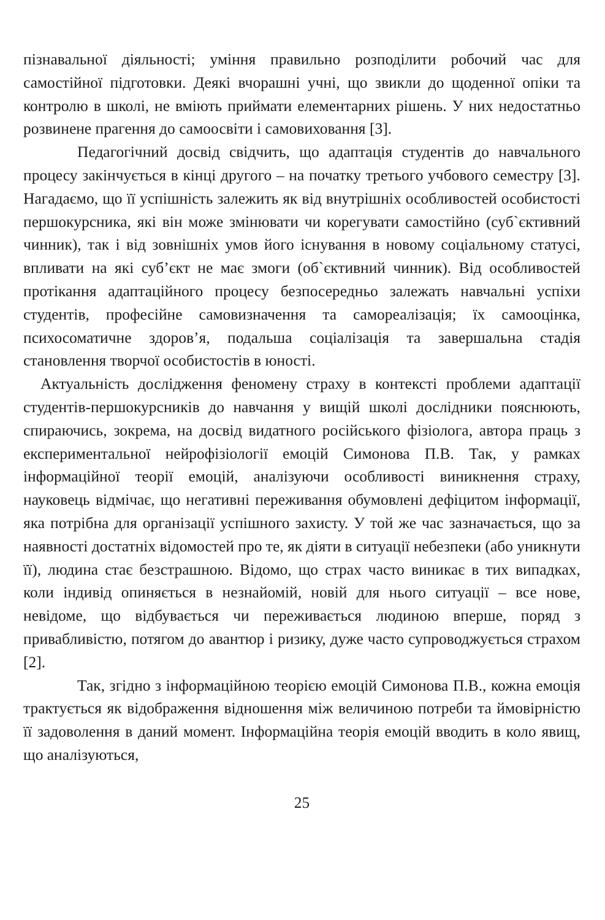пізнавальної діяльності; уміння правильно розподілити робочий час для самостійної підготовки. Деякі вчорашні учні, що звикли до щоденної опіки та контролю в школі, не вміють приймати елементарних рішень. У них недостатньо розвинене прагення до самоосвіти і самовиховання [3].
Педагогічний досвід свідчить, що адаптація студентів до навчального процесу закінчується в кінці другого – на початку третього учбового семестру [3]. Нагадаємо, що її успішність залежить як від внутрішніх особливостей особистості першокурсника, які він може змінювати чи корегувати самостійно (суб`єктивний чинник), так і від зовнішніх умов його існування в новому соціальному статусі, впливати на які суб’єкт не має змоги (об`єктивний чинник). Від особливостей протікання адаптаційного процесу безпосередньо залежать навчальні успіхи студентів, професійне самовизначення та самореалізація; їх самооцінка, психосоматичне здоров’я, подальша соціалізація та завершальна стадія становлення творчої особистостів в юності.
Актуальність дослідження феномену страху в контексті проблеми адаптації студентів-першокурсників до навчання у вищій школі дослідники пояснюють, спираючись, зокрема, на досвід видатного російського фізіолога, автора праць з експериментальної нейрофізіології емоцій Симонова П.В. Так, у рамках інформаційної теорії емоцій, аналізуючи особливості виникнення страху, науковець відмічає, що негативні переживання обумовлені дефіцитом інформації, яка потрібна для організації успішного захисту. У той же час зазначається, що за наявності достатніх відомостей про те, як діяти в ситуації небезпеки (або уникнути її), людина стає безстрашною. Відомо, що страх часто виникає в тих випадках, коли індивід опиняється в незнайомій, новій для нього ситуації – все нове, невідоме, що відбувається чи переживається людиною вперше, поряд з привабливістю, потягом до авантюр і ризику, дуже часто супроводжується страхом [2].
Так, згідно з інформаційною теорією емоцій Симонова П.В., кожна емоція трактується як відображення відношення між величиною потреби та ймовірністю її задоволення в даний момент. Інформаційна теорія емоцій вводить в коло явищ, що аналізуються,
25